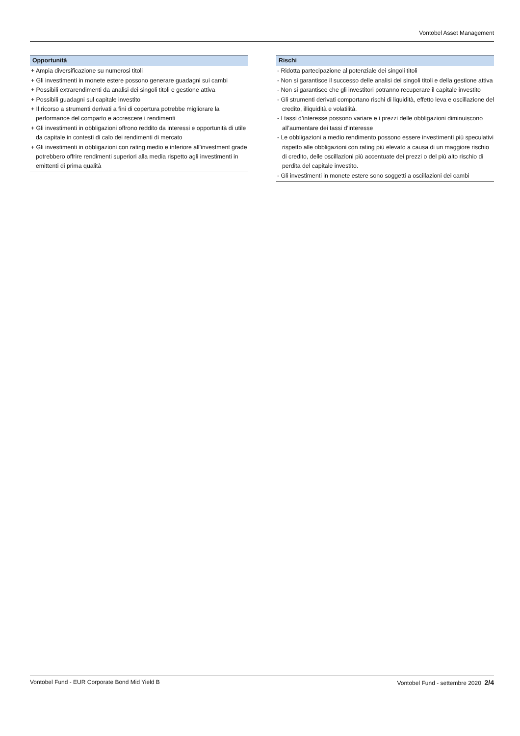Vontobel Asset Management
Opportunità
+ Ampia diversificazione su numerosi titoli
+ Gli investimenti in monete estere possono generare guadagni sui cambi
+ Possibili extrarendimenti da analisi dei singoli titoli e gestione attiva
+ Possibili guadagni sul capitale investito
+ Il ricorso a strumenti derivati a fini di copertura potrebbe migliorare la performance del comparto e accrescere i rendimenti
+ Gli investimenti in obbligazioni offrono reddito da interessi e opportunità di utile da capitale in contesti di calo dei rendimenti di mercato
+ Gli investimenti in obbligazioni con rating medio e inferiore all’investment grade potrebbero offrire rendimenti superiori alla media rispetto agli investimenti in emittenti di prima qualità
Rischi
- Ridotta partecipazione al potenziale dei singoli titoli
- Non si garantisce il successo delle analisi dei singoli titoli e della gestione attiva
- Non si garantisce che gli investitori potranno recuperare il capitale investito
- Gli strumenti derivati comportano rischi di liquidità, effetto leva e oscillazione del credito, illiquidità e volatilità.
- I tassi d’interesse possono variare e i prezzi delle obbligazioni diminuiscono all’aumentare dei tassi d’interesse
- Le obbligazioni a medio rendimento possono essere investimenti più speculativi rispetto alle obbligazioni con rating più elevato a causa di un maggiore rischio di credito, delle oscillazioni più accentuate dei prezzi o del più alto rischio di perdita del capitale investito.
- Gli investimenti in monete estere sono soggetti a oscillazioni dei cambi
Vontobel Fund - EUR Corporate Bond Mid Yield B Vontobel Fund - settembre 2020 2/4